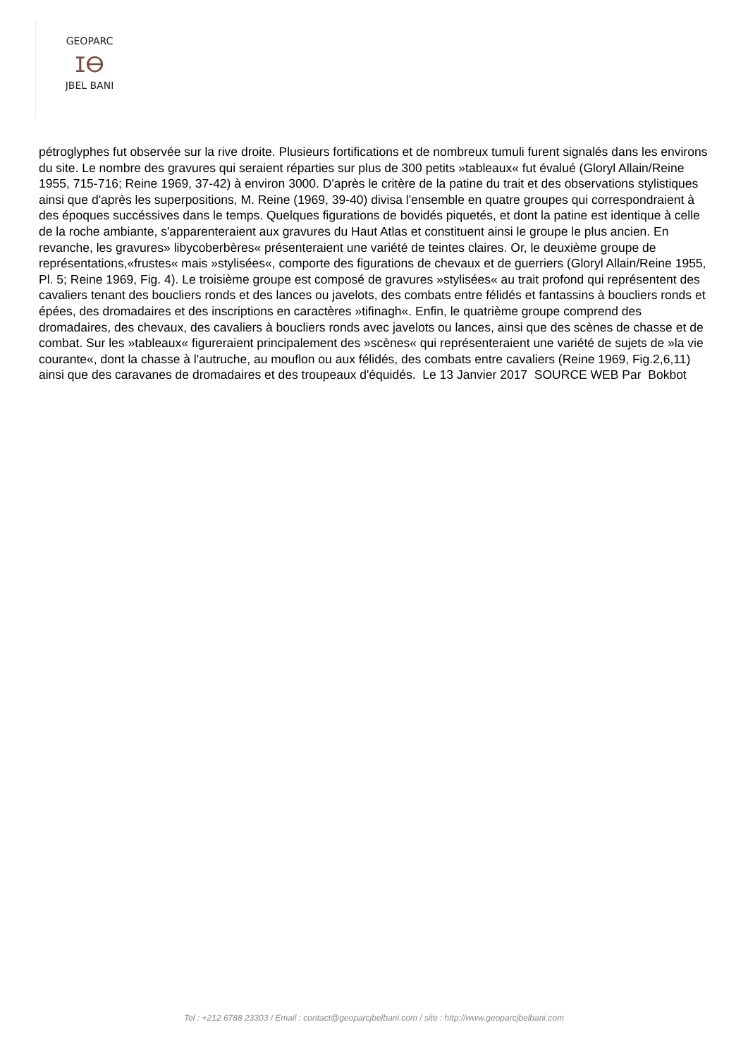GEOPARC
ⵊⴱ
JBEL BANI
pétroglyphes fut observée sur la rive droite. Plusieurs fortifications et de nombreux tumuli furent signalés dans les environs du site. Le nombre des gravures qui seraient réparties sur plus de 300 petits »tableaux« fut évalué (Gloryl Allain/Reine 1955, 715-716; Reine 1969, 37-42) à environ 3000. D'après le critère de la patine du trait et des observations stylistiques ainsi que d'après les superpositions, M. Reine (1969, 39-40) divisa l'ensemble en quatre groupes qui correspondraient à des époques succéssives dans le temps. Quelques figurations de bovidés piquetés, et dont la patine est identique à celle de la roche ambiante, s'apparenteraient aux gravures du Haut Atlas et constituent ainsi le groupe le plus ancien. En revanche, les gravures» libycoberbères« présenteraient une variété de teintes claires. Or, le deuxième groupe de représentations,«frustes« mais »stylisées«, comporte des figurations de chevaux et de guerriers (Gloryl Allain/Reine 1955, Pl. 5; Reine 1969, Fig. 4). Le troisième groupe est composé de gravures »stylisées« au trait profond qui représentent des cavaliers tenant des boucliers ronds et des lances ou javelots, des combats entre félidés et fantassins à boucliers ronds et épées, des dromadaires et des inscriptions en caractères »tifinagh«. Enfin, le quatrième groupe comprend des dromadaires, des chevaux, des cavaliers à boucliers ronds avec javelots ou lances, ainsi que des scènes de chasse et de combat. Sur les »tableaux« figureraient principalement des »scènes« qui représenteraient une variété de sujets de »la vie courante«, dont la chasse à l'autruche, au mouflon ou aux félidés, des combats entre cavaliers (Reine 1969, Fig.2,6,11) ainsi que des caravanes de dromadaires et des troupeaux d'équidés. Le 13 Janvier 2017 SOURCE WEB Par Bokbot
Tel : +212 6788 23303 / Email : contact@geoparcjbelbani.com / site : http://www.geoparcjbelbani.com